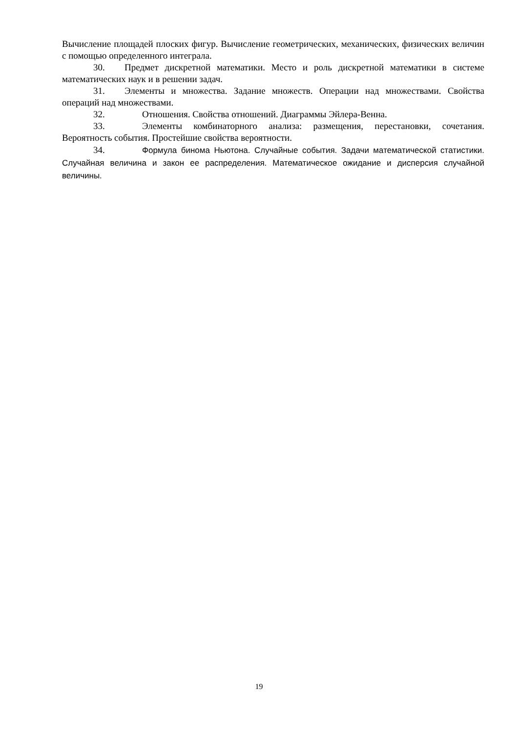Вычисление площадей плоских фигур. Вычисление геометрических, механических, физических величин с помощью определенного интеграла.
30. Предмет дискретной математики. Место и роль дискретной математики в системе математических наук и в решении задач.
31. Элементы и множества. Задание множеств. Операции над множествами. Свойства операций над множествами.
32. Отношения. Свойства отношений. Диаграммы Эйлера-Венна.
33. Элементы комбинаторного анализа: размещения, перестановки, сочетания. Вероятность события. Простейшие свойства вероятности.
34. Формула бинома Ньютона. Случайные события. Задачи математической статистики. Случайная величина и закон ее распределения. Математическое ожидание и дисперсия случайной величины.
19